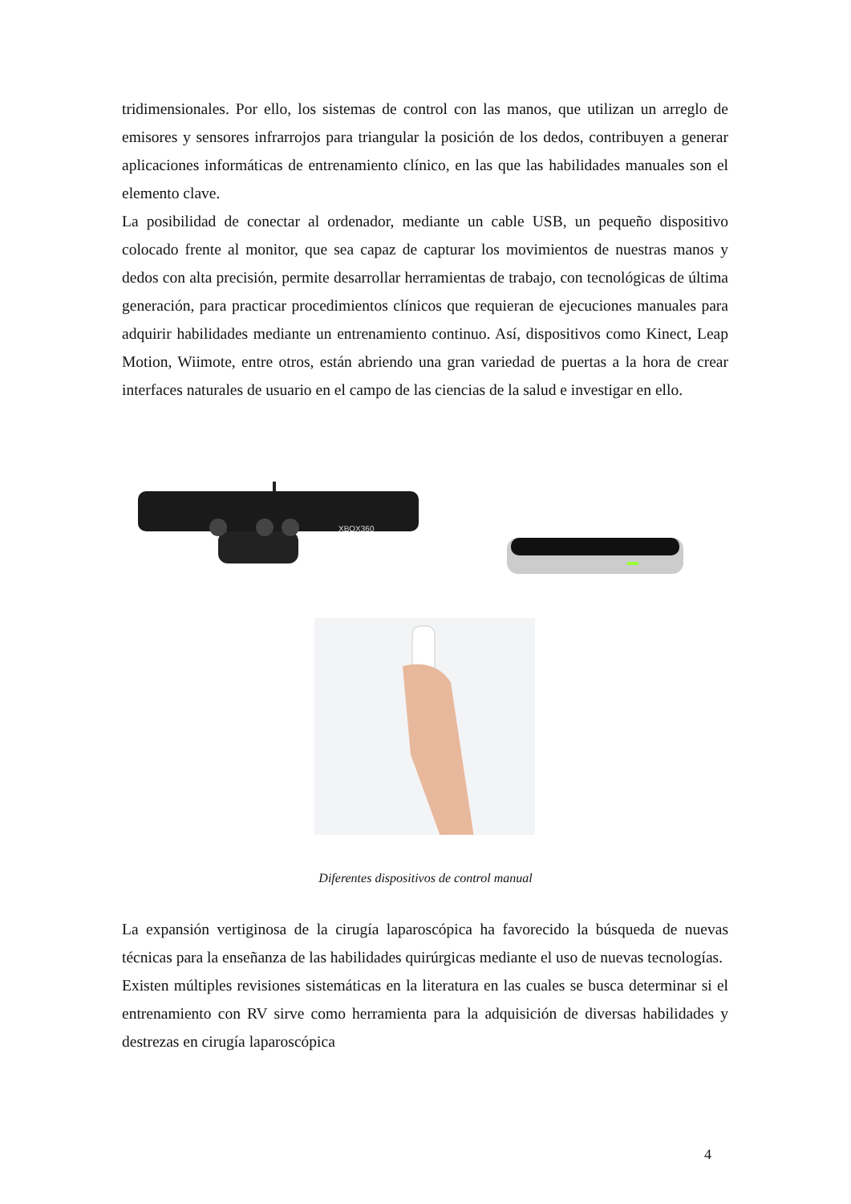tridimensionales. Por ello, los sistemas de control con las manos, que utilizan un arreglo de emisores y sensores infrarrojos para triangular la posición de los dedos, contribuyen a generar aplicaciones informáticas de entrenamiento clínico, en las que las habilidades manuales son el elemento clave.
La posibilidad de conectar al ordenador, mediante un cable USB, un pequeño dispositivo colocado frente al monitor, que sea capaz de capturar los movimientos de nuestras manos y dedos con alta precisión, permite desarrollar herramientas de trabajo, con tecnológicas de última generación, para practicar procedimientos clínicos que requieran de ejecuciones manuales para adquirir habilidades mediante un entrenamiento continuo. Así, dispositivos como Kinect, Leap Motion, Wiimote, entre otros, están abriendo una gran variedad de puertas a la hora de crear interfaces naturales de usuario en el campo de las ciencias de la salud e investigar en ello.
XBOX360
Diferentes dispositivos de control manual
La expansión vertiginosa de la cirugía laparoscópica ha favorecido la búsqueda de nuevas técnicas para la enseñanza de las habilidades quirúrgicas mediante el uso de nuevas tecnologías.
Existen múltiples revisiones sistemáticas en la literatura en las cuales se busca determinar si el entrenamiento con RV sirve como herramienta para la adquisición de diversas habilidades y destrezas en cirugía laparoscópica
4